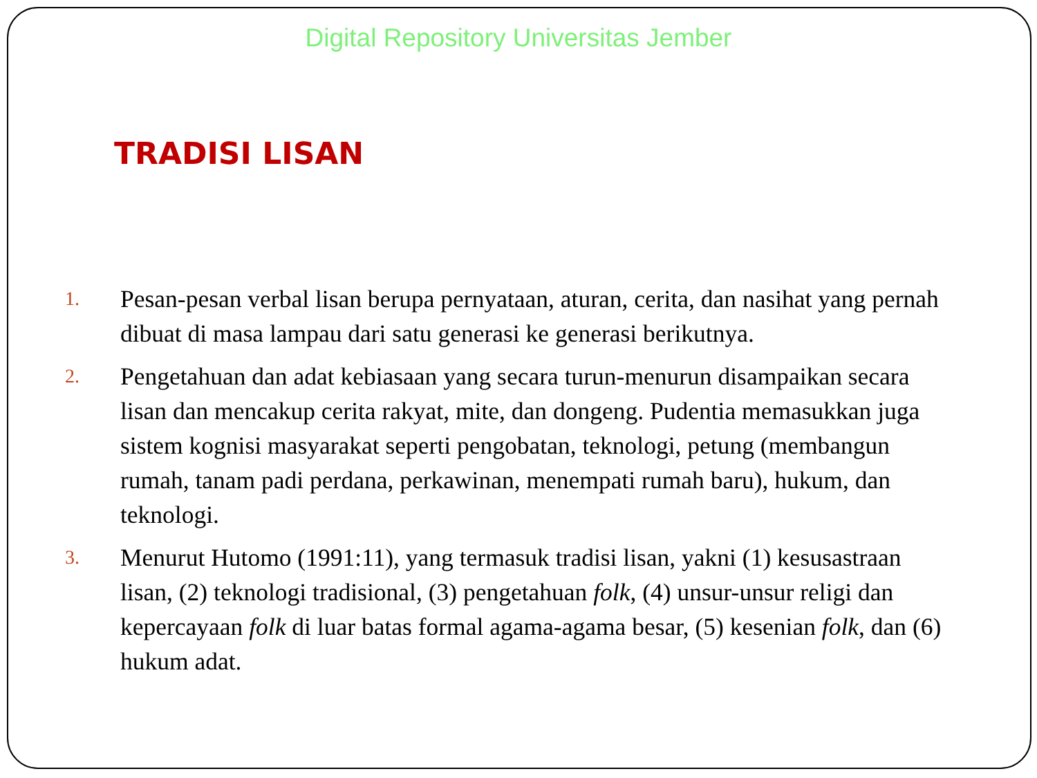Digital Repository Universitas Jember
TRADISI LISAN
1.
Pesan-pesan verbal lisan berupa pernyataan, aturan, cerita, dan nasihat yang pernah dibuat di masa lampau dari satu generasi ke generasi berikutnya.
2.
Pengetahuan dan adat kebiasaan yang secara turun-menurun disampaikan secara lisan dan mencakup cerita rakyat, mite, dan dongeng. Pudentia memasukkan juga sistem kognisi masyarakat seperti pengobatan, teknologi, petung (membangun rumah, tanam padi perdana, perkawinan, menempati rumah baru), hukum, dan teknologi.
3.
Menurut Hutomo (1991:11), yang termasuk tradisi lisan, yakni (1) kesusastraan lisan, (2) teknologi tradisional, (3) pengetahuan folk, (4) unsur-unsur religi dan kepercayaan folk di luar batas formal agama-agama besar, (5) kesenian folk, dan (6) hukum adat.